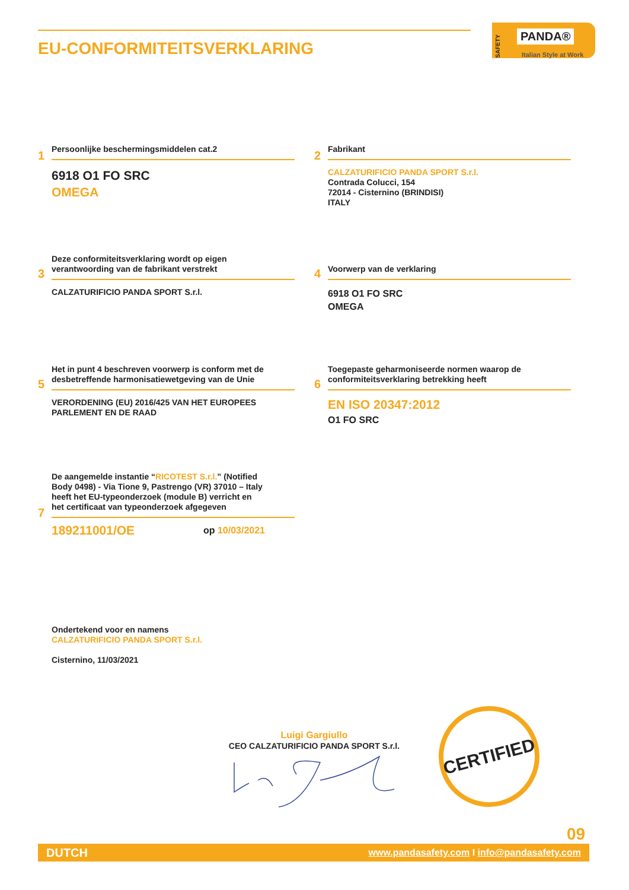EU-CONFORMITEITSVERKLARING
SAFETY
PANDA®
Italian Style at Work
1
Persoonlijke beschermingsmiddelen cat.2
6918 O1 FO SRC
OMEGA
2
Fabrikant
CALZATURIFICIO PANDA SPORT S.r.l.
Contrada Colucci, 154
72014 - Cisternino (BRINDISI)
ITALY
3
Deze conformiteitsverklaring wordt op eigen
verantwoording van de fabrikant verstrekt
CALZATURIFICIO PANDA SPORT S.r.l.
4
Voorwerp van de verklaring
6918 O1 FO SRC
OMEGA
5
Het in punt 4 beschreven voorwerp is conform met de
desbetreffende harmonisatiewetgeving van de Unie
VERORDENING (EU) 2016/425 VAN HET EUROPEES
PARLEMENT EN DE RAAD
6
Toegepaste geharmoniseerde normen waarop de
conformiteitsverklaring betrekking heeft
EN ISO 20347:2012
O1 FO SRC
7
De aangemelde instantie “RICOTEST S.r.l.” (Notified
Body 0498) - Via Tione 9, Pastrengo (VR) 37010 – Italy
heeft het EU-typeonderzoek (module B) verricht en
het certificaat van typeonderzoek afgegeven
189211001/OE op 10/03/2021
Ondertekend voor en namens
CALZATURIFICIO PANDA SPORT S.r.l.
Cisternino, 11/03/2021
Luigi Gargiullo
CEO CALZATURIFICIO PANDA SPORT S.r.l.
CERTIFIED
09
DUTCH www.pandasafety.com I info@pandasafety.com